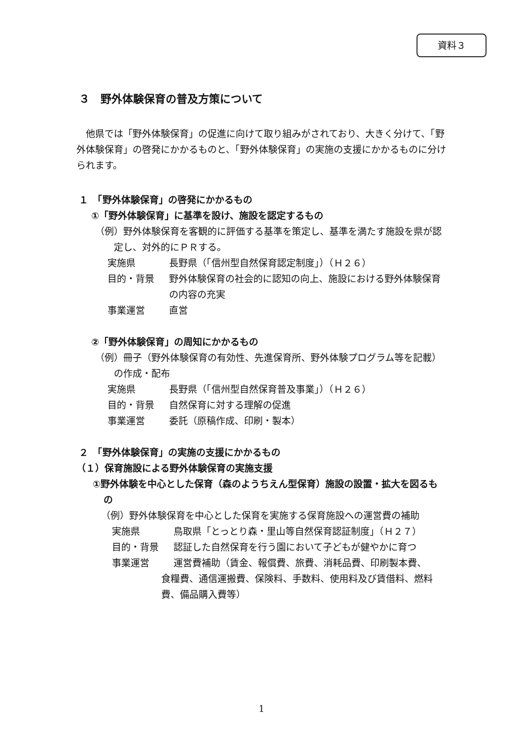資料３
３　野外体験保育の普及方策について
他県では「野外体験保育」の促進に向けて取り組みがされており、大きく分けて、「野外体験保育」の啓発にかかるものと、「野外体験保育」の実施の支援にかかるものに分けられます。
１　「野外体験保育」の啓発にかかるもの
①「野外体験保育」に基準を設け、施設を認定するもの
（例）野外体験保育を客観的に評価する基準を策定し、基準を満たす施設を県が認定し、対外的にＰＲする。
実施県 長野県（「信州型自然保育認定制度」）（Ｈ２６）
目的・背景 野外体験保育の社会的に認知の向上、施設における野外体験保育の内容の充実
事業運営 直営
②「野外体験保育」の周知にかかるもの
（例）冊子（野外体験保育の有効性、先進保育所、野外体験プログラム等を記載）の作成・配布
実施県 長野県（「信州型自然保育普及事業」）（Ｈ２６）
目的・背景 自然保育に対する理解の促進
事業運営 委託（原稿作成、印刷・製本）
２　「野外体験保育」の実施の支援にかかるもの
（１）保育施設による野外体験保育の実施支援
①野外体験を中心とした保育（森のようちえん型保育）施設の設置・拡大を図るもの
（例）野外体験保育を中心とした保育を実施する保育施設への運営費の補助
実施県 鳥取県「とっとり森・里山等自然保育認証制度」（Ｈ２７）
目的・背景 認証した自然保育を行う園において子どもが健やかに育つ
事業運営 運営費補助（賃金、報償費、旅費、消耗品費、印刷製本費、
食糧費、通信運搬費、保険料、手数料、使用料及び賃借料、燃料費、備品購入費等）
1